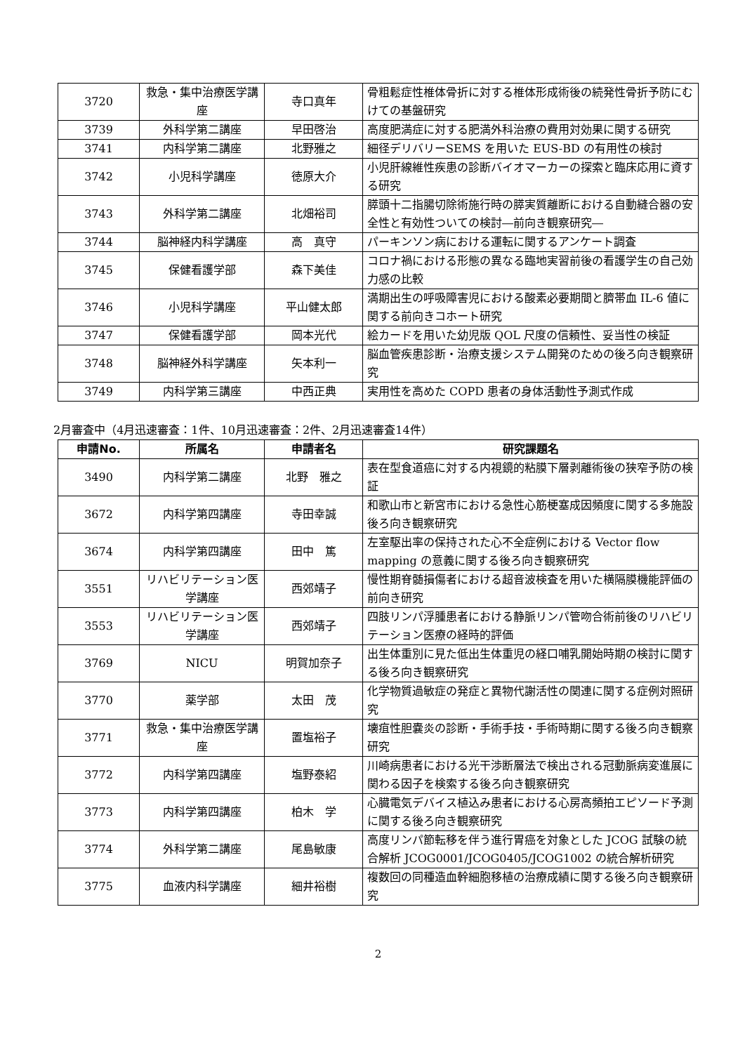| 3720 | 救急・集中治療医学講座 | 寺口真年 | 骨粗鬆症性椎体骨折に対する椎体形成術後の続発性骨折予防にむけての基盤研究 |
| 3739 | 外科学第二講座 | 早田啓治 | 高度肥満症に対する肥満外科治療の費用対効果に関する研究 |
| 3741 | 内科学第二講座 | 北野雅之 | 細径デリバリーSEMS を用いた EUS-BD の有用性の検討 |
| 3742 | 小児科学講座 | 徳原大介 | 小児肝線維性疾患の診断バイオマーカーの探索と臨床応用に資する研究 |
| 3743 | 外科学第二講座 | 北畑裕司 | 膵頭十二指腸切除術施行時の膵実質離断における自動縫合器の安全性と有効性ついての検討―前向き観察研究― |
| 3744 | 脳神経内科学講座 | 高 真守 | パーキンソン病における運転に関するアンケート調査 |
| 3745 | 保健看護学部 | 森下美佳 | コロナ禍における形態の異なる臨地実習前後の看護学生の自己効力感の比較 |
| 3746 | 小児科学講座 | 平山健太郎 | 満期出生の呼吸障害児における酸素必要期間と臍帯血 IL-6 値に関する前向きコホート研究 |
| 3747 | 保健看護学部 | 岡本光代 | 絵カードを用いた幼児版 QOL 尺度の信頼性、妥当性の検証 |
| 3748 | 脳神経外科学講座 | 矢本利一 | 脳血管疾患診断・治療支援システム開発のための後ろ向き観察研究 |
| 3749 | 内科学第三講座 | 中西正典 | 実用性を高めた COPD 患者の身体活動性予測式作成 |
2月審査中（4月迅速審査：1件、10月迅速審査：2件、2月迅速審査14件）
| 申請No. | 所属名 | 申請者名 | 研究課題名 |
| --- | --- | --- | --- |
| 3490 | 内科学第二講座 | 北野 雅之 | 表在型食道癌に対する内視鏡的粘膜下層剥離術後の狭窄予防の検証 |
| 3672 | 内科学第四講座 | 寺田幸誠 | 和歌山市と新宮市における急性心筋梗塞成因頻度に関する多施設後ろ向き観察研究 |
| 3674 | 内科学第四講座 | 田中 篤 | 左室駆出率の保持された心不全症例における Vector flow mapping の意義に関する後ろ向き観察研究 |
| 3551 | リハビリテーション医学講座 | 西郊靖子 | 慢性期脊髄損傷者における超音波検査を用いた横隔膜機能評価の前向き研究 |
| 3553 | リハビリテーション医学講座 | 西郊靖子 | 四肢リンパ浮腫患者における静脈リンパ管吻合術前後のリハビリテーション医療の経時的評価 |
| 3769 | NICU | 明賀加奈子 | 出生体重別に見た低出生体重児の経口哺乳開始時期の検討に関する後ろ向き観察研究 |
| 3770 | 薬学部 | 太田 茂 | 化学物質過敏症の発症と異物代謝活性の関連に関する症例対照研究 |
| 3771 | 救急・集中治療医学講座 | 置塩裕子 | 壊疽性胆嚢炎の診断・手術手技・手術時期に関する後ろ向き観察研究 |
| 3772 | 内科学第四講座 | 塩野泰紹 | 川崎病患者における光干渉断層法で検出される冠動脈病変進展に関わる因子を検索する後ろ向き観察研究 |
| 3773 | 内科学第四講座 | 柏木 学 | 心臓電気デバイス植込み患者における心房高頻拍エピソード予測に関する後ろ向き観察研究 |
| 3774 | 外科学第二講座 | 尾島敏康 | 高度リンパ節転移を伴う進行胃癌を対象とした JCOG 試験の統合解析 JCOG0001/JCOG0405/JCOG1002 の統合解析研究 |
| 3775 | 血液内科学講座 | 細井裕樹 | 複数回の同種造血幹細胞移植の治療成績に関する後ろ向き観察研究 |
2